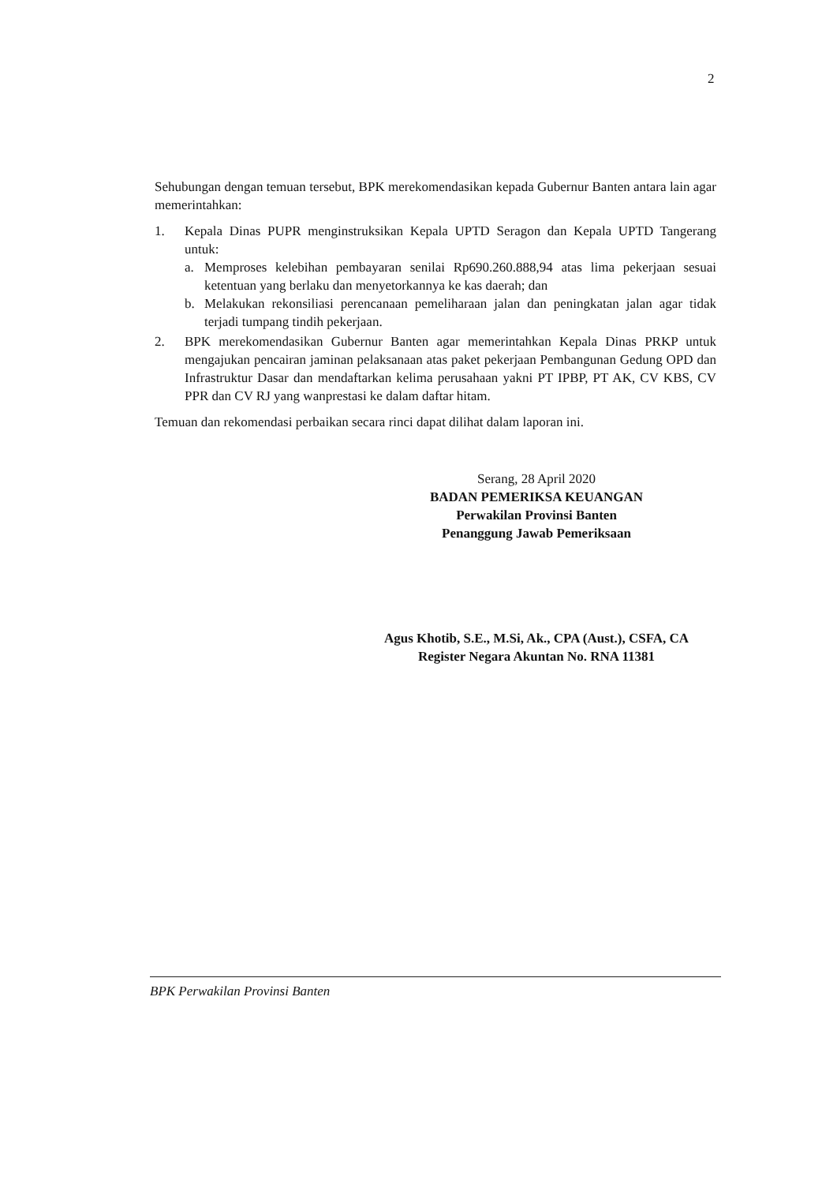2
Sehubungan dengan temuan tersebut, BPK merekomendasikan kepada Gubernur Banten antara lain agar memerintahkan:
1. Kepala Dinas PUPR menginstruksikan Kepala UPTD Seragon dan Kepala UPTD Tangerang untuk:
a. Memproses kelebihan pembayaran senilai Rp690.260.888,94 atas lima pekerjaan sesuai ketentuan yang berlaku dan menyetorkannya ke kas daerah; dan
b. Melakukan rekonsiliasi perencanaan pemeliharaan jalan dan peningkatan jalan agar tidak terjadi tumpang tindih pekerjaan.
2. BPK merekomendasikan Gubernur Banten agar memerintahkan Kepala Dinas PRKP untuk mengajukan pencairan jaminan pelaksanaan atas paket pekerjaan Pembangunan Gedung OPD dan Infrastruktur Dasar dan mendaftarkan kelima perusahaan yakni PT IPBP, PT AK, CV KBS, CV PPR dan CV RJ yang wanprestasi ke dalam daftar hitam.
Temuan dan rekomendasi perbaikan secara rinci dapat dilihat dalam laporan ini.
Serang, 28 April 2020
BADAN PEMERIKSA KEUANGAN
Perwakilan Provinsi Banten
Penanggung Jawab Pemeriksaan
Agus Khotib, S.E., M.Si, Ak., CPA (Aust.), CSFA, CA
Register Negara Akuntan No. RNA 11381
BPK Perwakilan Provinsi Banten